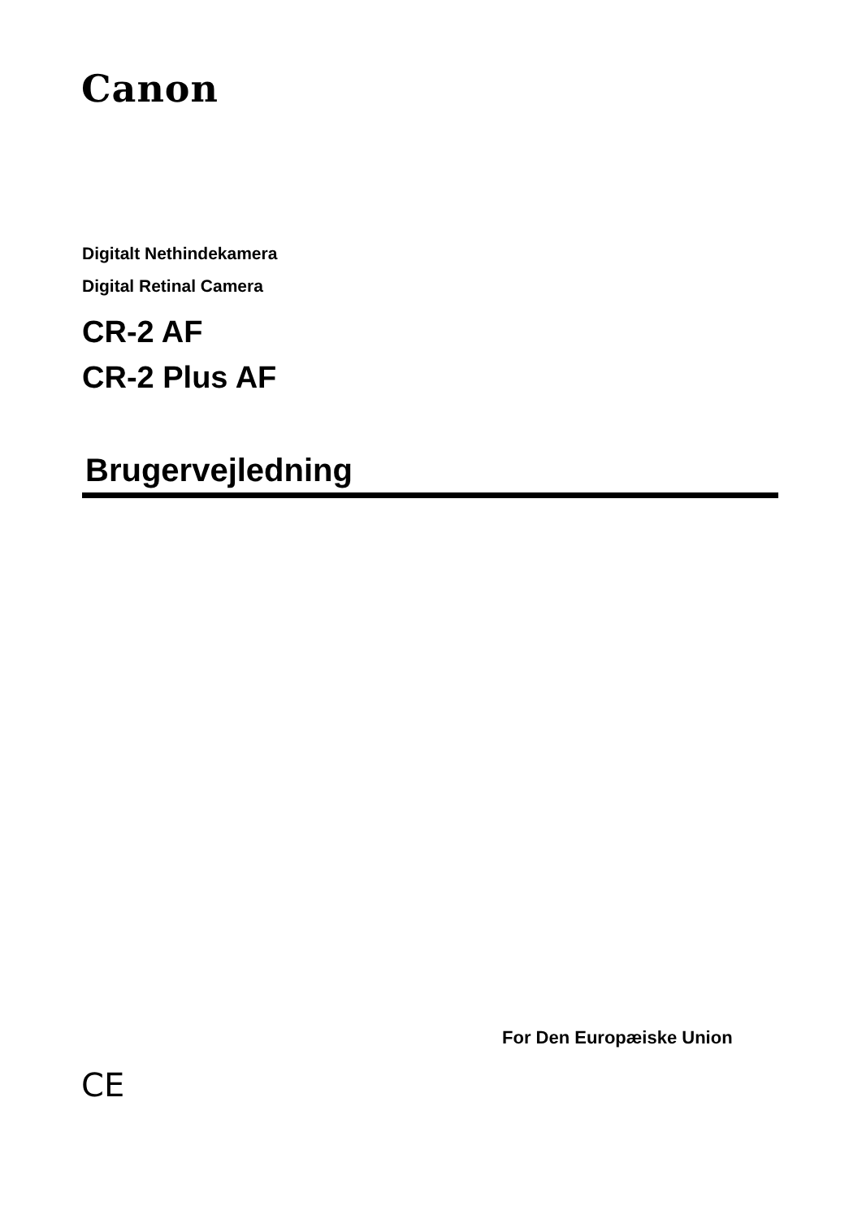Canon
Digitalt Nethindekamera
Digital Retinal Camera
CR-2 AF
CR-2 Plus AF
Brugervejledning
For Den Europæiske Union
CE